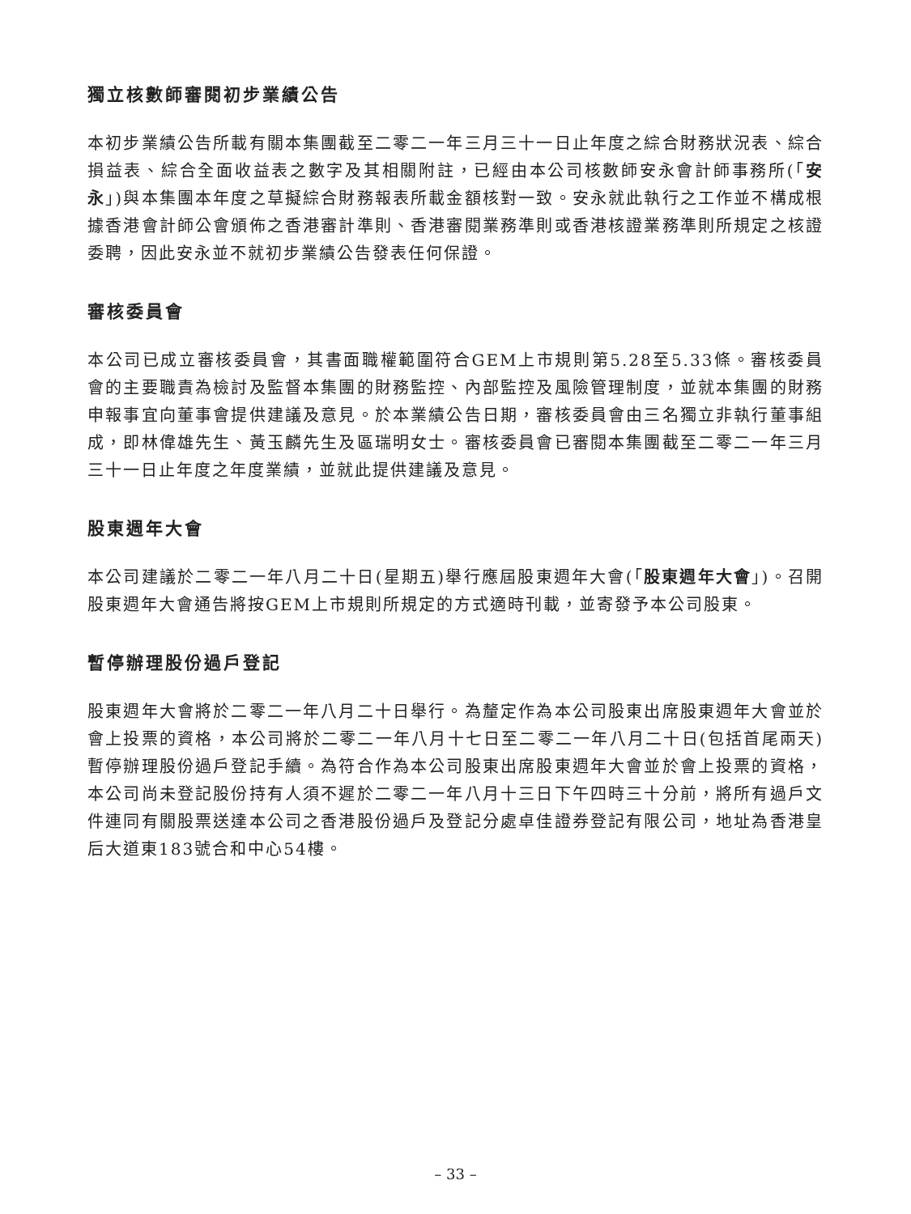獨立核數師審閱初步業績公告
本初步業績公告所載有關本集團截至二零二一年三月三十一日止年度之綜合財務狀況表、綜合損益表、綜合全面收益表之數字及其相關附註，已經由本公司核數師安永會計師事務所(「安永」)與本集團本年度之草擬綜合財務報表所載金額核對一致。安永就此執行之工作並不構成根據香港會計師公會頒佈之香港審計準則、香港審閱業務準則或香港核證業務準則所規定之核證委聘，因此安永並不就初步業績公告發表任何保證。
審核委員會
本公司已成立審核委員會，其書面職權範圍符合GEM上市規則第5.28至5.33條。審核委員會的主要職責為檢討及監督本集團的財務監控、內部監控及風險管理制度，並就本集團的財務申報事宜向董事會提供建議及意見。於本業績公告日期，審核委員會由三名獨立非執行董事組成，即林偉雄先生、黃玉麟先生及區瑞明女士。審核委員會已審閱本集團截至二零二一年三月三十一日止年度之年度業績，並就此提供建議及意見。
股東週年大會
本公司建議於二零二一年八月二十日(星期五)舉行應屆股東週年大會(「股東週年大會」)。召開股東週年大會通告將按GEM上市規則所規定的方式適時刊載，並寄發予本公司股東。
暫停辦理股份過戶登記
股東週年大會將於二零二一年八月二十日舉行。為釐定作為本公司股東出席股東週年大會並於會上投票的資格，本公司將於二零二一年八月十七日至二零二一年八月二十日(包括首尾兩天)暫停辦理股份過戶登記手續。為符合作為本公司股東出席股東週年大會並於會上投票的資格，本公司尚未登記股份持有人須不遲於二零二一年八月十三日下午四時三十分前，將所有過戶文件連同有關股票送達本公司之香港股份過戶及登記分處卓佳證券登記有限公司，地址為香港皇后大道東183號合和中心54樓。
– 33 –